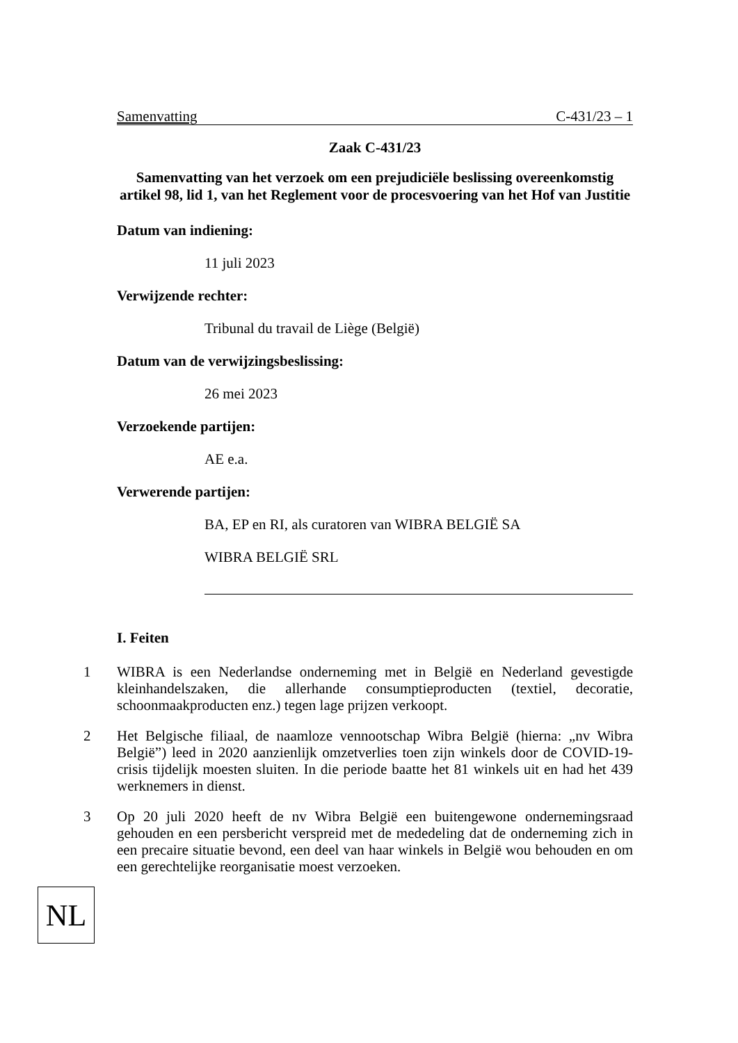Samenvatting C-431/23 – 1
Zaak C-431/23
Samenvatting van het verzoek om een prejudiciële beslissing overeenkomstig artikel 98, lid 1, van het Reglement voor de procesvoering van het Hof van Justitie
Datum van indiening:
11 juli 2023
Verwijzende rechter:
Tribunal du travail de Liège (België)
Datum van de verwijzingsbeslissing:
26 mei 2023
Verzoekende partijen:
AE e.a.
Verwerende partijen:
BA, EP en RI, als curatoren van WIBRA BELGIË SA
WIBRA BELGIË SRL
I. Feiten
1 WIBRA is een Nederlandse onderneming met in België en Nederland gevestigde kleinhandelszaken, die allerhande consumptieproducten (textiel, decoratie, schoonmaakproducten enz.) tegen lage prijzen verkoopt.
2 Het Belgische filiaal, de naamloze vennootschap Wibra België (hierna: „nv Wibra België”) leed in 2020 aanzienlijk omzetverlies toen zijn winkels door de COVID-19-crisis tijdelijk moesten sluiten. In die periode baatte het 81 winkels uit en had het 439 werknemers in dienst.
3 Op 20 juli 2020 heeft de nv Wibra België een buitengewone ondernemingsraad gehouden en een persbericht verspreid met de mededeling dat de onderneming zich in een precaire situatie bevond, een deel van haar winkels in België wou behouden en om een gerechtelijke reorganisatie moest verzoeken.
NL